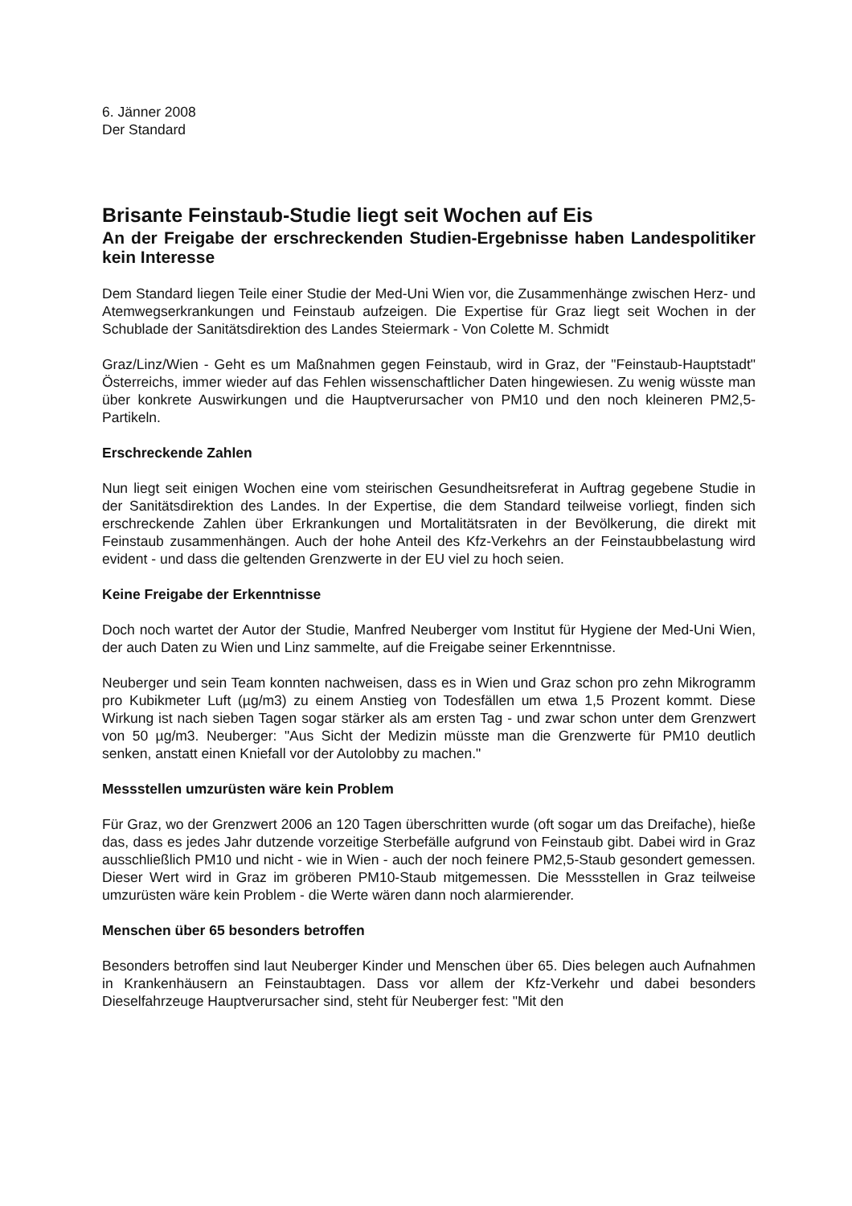6. Jänner 2008
Der Standard
Brisante Feinstaub-Studie liegt seit Wochen auf Eis
An der Freigabe der erschreckenden Studien-Ergebnisse haben Landespolitiker kein Interesse
Dem Standard liegen Teile einer Studie der Med-Uni Wien vor, die Zusammenhänge zwischen Herz- und Atemwegserkrankungen und Feinstaub aufzeigen. Die Expertise für Graz liegt seit Wochen in der Schublade der Sanitätsdirektion des Landes Steiermark - Von Colette M. Schmidt
Graz/Linz/Wien - Geht es um Maßnahmen gegen Feinstaub, wird in Graz, der "Feinstaub-Hauptstadt" Österreichs, immer wieder auf das Fehlen wissenschaftlicher Daten hingewiesen. Zu wenig wüsste man über konkrete Auswirkungen und die Hauptverursacher von PM10 und den noch kleineren PM2,5-Partikeln.
Erschreckende Zahlen
Nun liegt seit einigen Wochen eine vom steirischen Gesundheitsreferat in Auftrag gegebene Studie in der Sanitätsdirektion des Landes. In der Expertise, die dem Standard teilweise vorliegt, finden sich erschreckende Zahlen über Erkrankungen und Mortalitätsraten in der Bevölkerung, die direkt mit Feinstaub zusammenhängen. Auch der hohe Anteil des Kfz-Verkehrs an der Feinstaubbelastung wird evident - und dass die geltenden Grenzwerte in der EU viel zu hoch seien.
Keine Freigabe der Erkenntnisse
Doch noch wartet der Autor der Studie, Manfred Neuberger vom Institut für Hygiene der Med-Uni Wien, der auch Daten zu Wien und Linz sammelte, auf die Freigabe seiner Erkenntnisse.
Neuberger und sein Team konnten nachweisen, dass es in Wien und Graz schon pro zehn Mikrogramm pro Kubikmeter Luft (µg/m3) zu einem Anstieg von Todesfällen um etwa 1,5 Prozent kommt. Diese Wirkung ist nach sieben Tagen sogar stärker als am ersten Tag - und zwar schon unter dem Grenzwert von 50 µg/m3. Neuberger: "Aus Sicht der Medizin müsste man die Grenzwerte für PM10 deutlich senken, anstatt einen Kniefall vor der Autolobby zu machen."
Messstellen umzurüsten wäre kein Problem
Für Graz, wo der Grenzwert 2006 an 120 Tagen überschritten wurde (oft sogar um das Dreifache), hieße das, dass es jedes Jahr dutzende vorzeitige Sterbefälle aufgrund von Feinstaub gibt. Dabei wird in Graz ausschließlich PM10 und nicht - wie in Wien - auch der noch feinere PM2,5-Staub gesondert gemessen. Dieser Wert wird in Graz im gröberen PM10-Staub mitgemessen. Die Messstellen in Graz teilweise umzurüsten wäre kein Problem - die Werte wären dann noch alarmierender.
Menschen über 65 besonders betroffen
Besonders betroffen sind laut Neuberger Kinder und Menschen über 65. Dies belegen auch Aufnahmen in Krankenhäusern an Feinstaubtagen. Dass vor allem der Kfz-Verkehr und dabei besonders Dieselfahrzeuge Hauptverursacher sind, steht für Neuberger fest: "Mit den